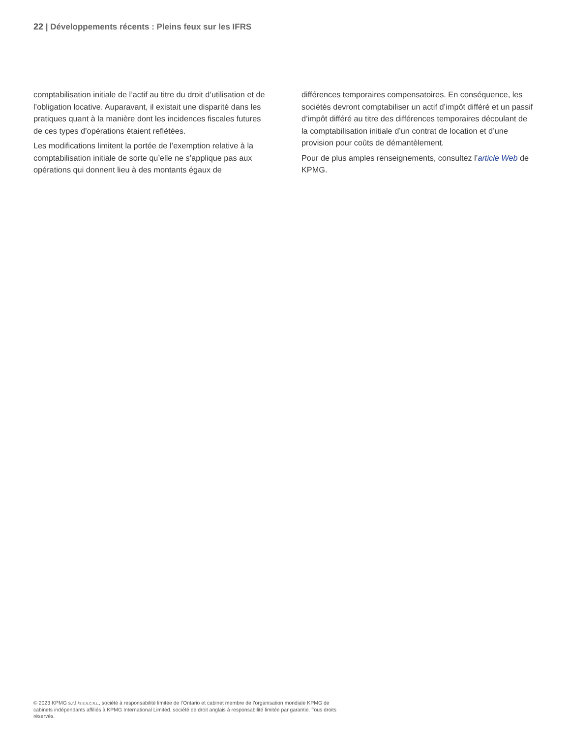22 | Développements récents : Pleins feux sur les IFRS
comptabilisation initiale de l’actif au titre du droit d’utilisation et de l’obligation locative. Auparavant, il existait une disparité dans les pratiques quant à la manière dont les incidences fiscales futures de ces types d’opérations étaient reflétées.
Les modifications limitent la portée de l’exemption relative à la comptabilisation initiale de sorte qu’elle ne s’applique pas aux opérations qui donnent lieu à des montants égaux de
différences temporaires compensatoires. En conséquence, les sociétés devront comptabiliser un actif d’impôt différé et un passif d’impôt différé au titre des différences temporaires découlant de la comptabilisation initiale d’un contrat de location et d’une provision pour coûts de démantèlement.
Pour de plus amples renseignements, consultez l’article Web de KPMG.
© 2023 KPMG s.r.l./S.E.N.C.R.L., société à responsabilité limitée de l’Ontario et cabinet membre de l’organisation mondiale KPMG de cabinets indépendants affiliés à KPMG International Limited, société de droit anglais à responsabilité limitée par garantie. Tous droits réservés.